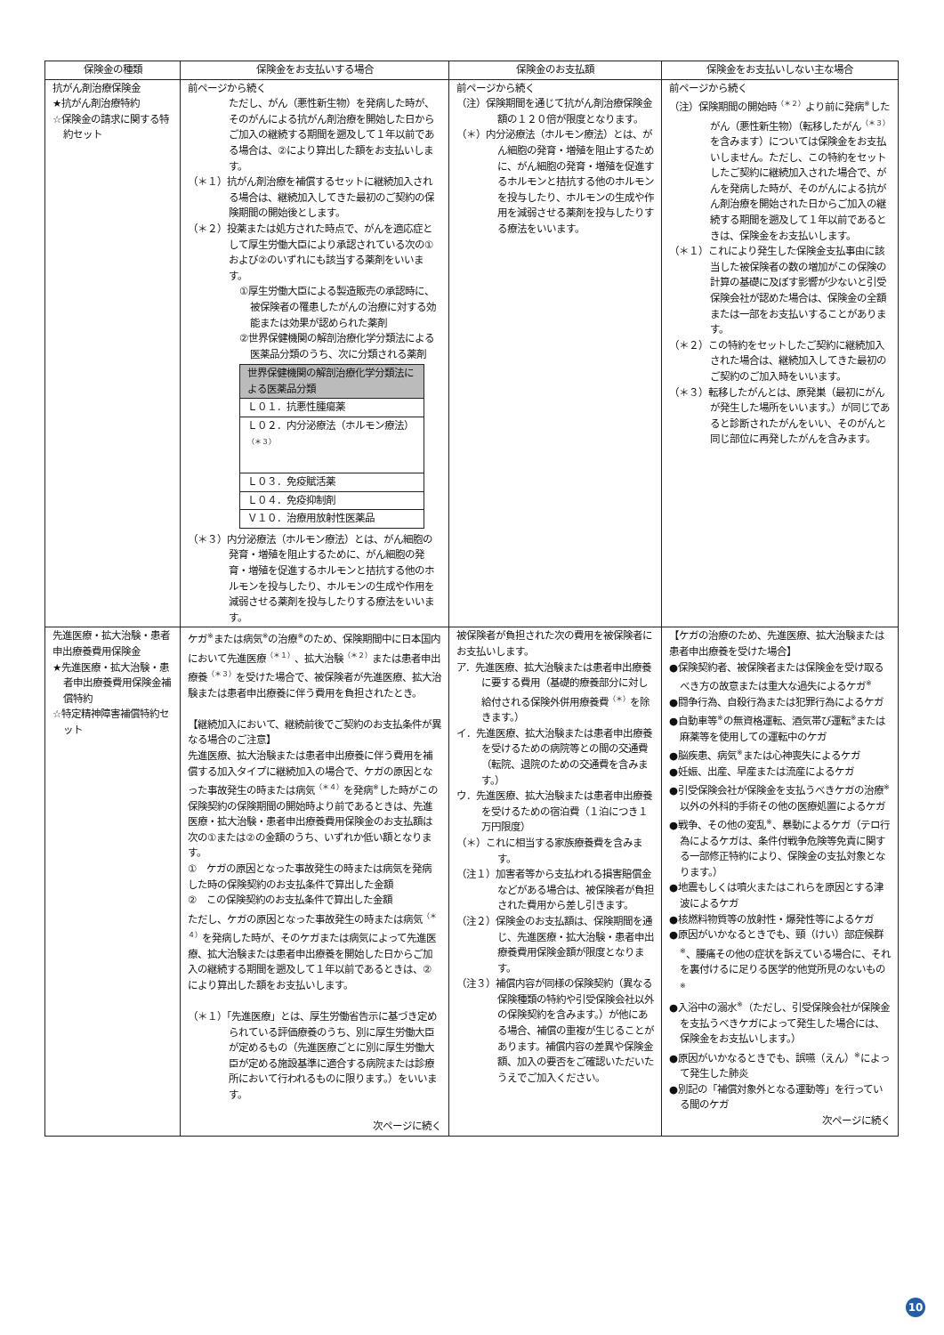| 保険金の種類 | 保険金をお支払いする場合 | 保険金のお支払額 | 保険金をお支払いしない主な場合 |
| --- | --- | --- | --- |
| 抗がん剤治療保険金 ★抗がん剤治療特約 ☆保険金の請求に関する特約セット | 前ページから続く ただし、がん（悪性新生物）を発病した時が、そのがんによる抗がん剤治療を開始した日からご加入の継続する期間を遡及して１年以前である場合は、②により算出した額をお支払いします。 （＊１）抗がん剤治療を補償するセットに継続加入される場合は、継続加入してきた最初のご契約の保険期間の開始後とします。 （＊２）投薬または処方された時点で、がんを適応症として厚生労働大臣により承認されている次の①および②のいずれにも該当する薬剤をいいます。 ①厚生労働大臣による製造販売の承認時に、被保険者の罹患したがんの治療に対する効能または効果が認められた薬剤 ②世界保健機関の解剖治療化学分類法による医薬品分類のうち、次に分類される薬剤 / 世界保健機関の解剖治療化学分類法による医薬品分類 / / Ｌ０１．抗悪性腫瘍薬 / / Ｌ０２．内分泌療法（ホルモン療法）<sup>（＊３）</sup> / / Ｌ０３．免疫賦活薬 / / Ｌ０４．免疫抑制剤 / / Ｖ１０．治療用放射性医薬品 / （＊３）内分泌療法（ホルモン療法）とは、がん細胞の発育・増殖を阻止するために、がん細胞の発育・増殖を促進するホルモンと拮抗する他のホルモンを投与したり、ホルモンの生成や作用を減弱させる薬剤を投与したりする療法をいいます。 | 前ページから続く （注）保険期間を通じて抗がん剤治療保険金額の１２０倍が限度となります。 （＊）内分泌療法（ホルモン療法）とは、がん細胞の発育・増殖を阻止するために、がん細胞の発育・増殖を促進するホルモンと拮抗する他のホルモンを投与したり、ホルモンの生成や作用を減弱させる薬剤を投与したりする療法をいいます。 | 前ページから続く （注）保険期間の開始時<sup>（＊２）</sup>より前に発病<sup>※</sup>したがん（悪性新生物）（転移したがん<sup>（＊３）</sup>を含みます）については保険金をお支払いしません。ただし、この特約をセットしたご契約に継続加入された場合で、がんを発病した時が、そのがんによる抗がん剤治療を開始された日からご加入の継続する期間を遡及して１年以前であるときは、保険金をお支払いします。 （＊１）これにより発生した保険金支払事由に該当した被保険者の数の増加がこの保険の計算の基礎に及ぼす影響が少ないと引受保険会社が認めた場合は、保険金の全額または一部をお支払いすることがあります。 （＊２）この特約をセットしたご契約に継続加入された場合は、継続加入してきた最初のご契約のご加入時をいいます。 （＊３）転移したがんとは、原発巣（最初にがんが発生した場所をいいます。）が同じであると診断されたがんをいい、そのがんと同じ部位に再発したがんを含みます。 |
| 先進医療・拡大治験・患者申出療養費用保険金 ★先進医療・拡大治験・患者申出療養費用保険金補償特約 ☆特定精神障害補償特約セット | ケガ<sup>※</sup>または病気<sup>※</sup>の治療<sup>※</sup>のため、保険期間中に日本国内において先進医療<sup>（＊１）</sup>、拡大治験<sup>（＊２）</sup>または患者申出療養<sup>（＊３）</sup>を受けた場合で、被保険者が先進医療、拡大治験または患者申出療養に伴う費用を負担されたとき。 【継続加入において、継続前後でご契約のお支払条件が異なる場合のご注意】 先進医療、拡大治験または患者申出療養に伴う費用を補償する加入タイプに継続加入の場合で、ケガの原因となった事故発生の時または病気<sup>（＊４）</sup>を発病<sup>※</sup>した時がこの保険契約の保険期間の開始時より前であるときは、先進医療・拡大治験・患者申出療養費用保険金のお支払額は次の①または②の金額のうち、いずれか低い額となります。 ① ケガの原因となった事故発生の時または病気を発病した時の保険契約のお支払条件で算出した金額 ② この保険契約のお支払条件で算出した金額 ただし、ケガの原因となった事故発生の時または病気<sup>（＊４）</sup>を発病した時が、そのケガまたは病気によって先進医療、拡大治験または患者申出療養を開始した日からご加入の継続する期間を遡及して１年以前であるときは、②により算出した額をお支払いします。 （＊１）「先進医療」とは、厚生労働省告示に基づき定められている評価療養のうち、別に厚生労働大臣が定めるもの（先進医療ごとに別に厚生労働大臣が定める施設基準に適合する病院または診療所において行われるものに限ります。）をいいます。 次ページに続く | 被保険者が負担された次の費用を被保険者にお支払いします。 ア．先進医療、拡大治験または患者申出療養に要する費用（基礎的療養部分に対し給付される保険外併用療養費<sup>（＊）</sup>を除きます。） イ．先進医療、拡大治験または患者申出療養を受けるための病院等との間の交通費（転院、退院のための交通費を含みます。） ウ．先進医療、拡大治験または患者申出療養を受けるための宿泊費（１泊につき１万円限度） （＊）これに相当する家族療養費を含みます。 （注１）加害者等から支払われる損害賠償金などがある場合は、被保険者が負担された費用から差し引きます。 （注２）保険金のお支払額は、保険期間を通じ、先進医療・拡大治験・患者申出療養費用保険金額が限度となります。 （注３）補償内容が同様の保険契約（異なる保険種類の特約や引受保険会社以外の保険契約を含みます。）が他にある場合、補償の重複が生じることがあります。補償内容の差異や保険金額、加入の要否をご確認いただいたうえでご加入ください。 | 【ケガの治療のため、先進医療、拡大治験または患者申出療養を受けた場合】 ●保険契約者、被保険者または保険金を受け取るべき方の故意または重大な過失によるケガ<sup>※</sup> ●闘争行為、自殺行為または犯罪行為によるケガ ●自動車等<sup>※</sup>の無資格運転、酒気帯び運転<sup>※</sup>または麻薬等を使用しての運転中のケガ ●脳疾患、病気<sup>※</sup>または心神喪失によるケガ ●妊娠、出産、早産または流産によるケガ ●引受保険会社が保険金を支払うべきケガの治療<sup>※</sup>以外の外科的手術その他の医療処置によるケガ ●戦争、その他の変乱<sup>※</sup>、暴動によるケガ（テロ行為によるケガは、条件付戦争危険等免責に関する一部修正特約により、保険金の支払対象となります。） ●地震もしくは噴火またはこれらを原因とする津波によるケガ ●核燃料物質等の放射性・爆発性等によるケガ ●原因がいかなるときでも、頸（けい）部症候群<sup>※</sup>、腰痛その他の症状を訴えている場合に、それを裏付けるに足りる医学的他覚所見のないもの<sup>※</sup> ●入浴中の溺水<sup>※</sup>（ただし、引受保険会社が保険金を支払うべきケガによって発生した場合には、保険金をお支払いします。） ●原因がいかなるときでも、誤嚥（えん）<sup>※</sup>によって発生した肺炎 ●別記の「補償対象外となる運動等」を行っている間のケガ 次ページに続く |
10